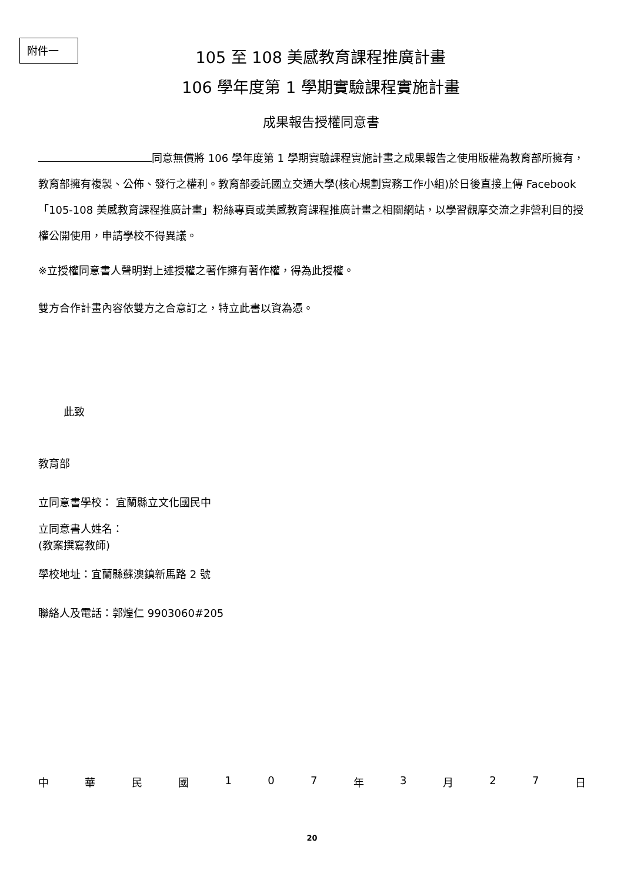附件一
105 至 108 美感教育課程推廣計畫
106 學年度第 1 學期實驗課程實施計畫
成果報告授權同意書
同意無償將 106 學年度第 1 學期實驗課程實施計畫之成果報告之使用版權為教育部所擁有，教育部擁有複製、公佈、發行之權利。教育部委託國立交通大學(核心規劃實務工作小組)於日後直接上傳 Facebook「105-108 美感教育課程推廣計畫」粉絲專頁或美感教育課程推廣計畫之相關網站，以學習觀摩交流之非營利目的授權公開使用，申請學校不得異議。
※立授權同意書人聲明對上述授權之著作擁有著作權，得為此授權。
雙方合作計畫內容依雙方之合意訂之，特立此書以資為憑。
此致
教育部
立同意書學校： 宜蘭縣立文化國民中
立同意書人姓名：
(教案撰寫教師)
學校地址：宜蘭縣蘇澳鎮新馬路 2 號
聯絡人及電話：郭煌仁 9903060#205
中 華 民 國 1 0 7 年 3 月 2 7 日
20